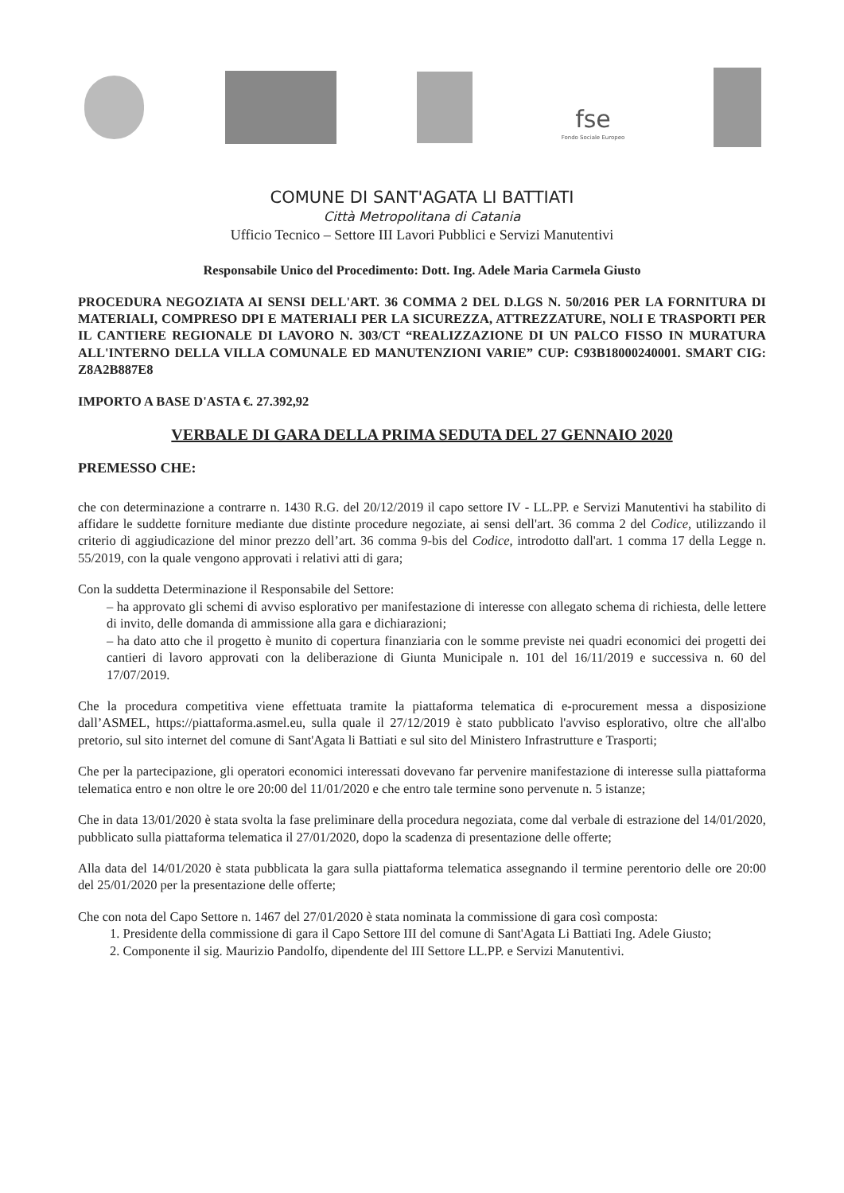fse
Fondo Sociale Europeo
COMUNE DI SANT'AGATA LI BATTIATI
Città Metropolitana di Catania
Ufficio Tecnico – Settore III Lavori Pubblici e Servizi Manutentivi
Responsabile Unico del Procedimento: Dott. Ing. Adele Maria Carmela Giusto
PROCEDURA NEGOZIATA AI SENSI DELL'ART. 36 COMMA 2 DEL D.LGS N. 50/2016 PER LA FORNITURA DI MATERIALI, COMPRESO DPI E MATERIALI PER LA SICUREZZA, ATTREZZATURE, NOLI E TRASPORTI PER IL CANTIERE REGIONALE DI LAVORO N. 303/CT “REALIZZAZIONE DI UN PALCO FISSO IN MURATURA ALL'INTERNO DELLA VILLA COMUNALE ED MANUTENZIONI VARIE” CUP: C93B18000240001. SMART CIG: Z8A2B887E8
IMPORTO A BASE D'ASTA €. 27.392,92
VERBALE DI GARA DELLA PRIMA SEDUTA DEL 27 GENNAIO 2020
PREMESSO CHE:
che con determinazione a contrarre n. 1430 R.G. del 20/12/2019 il capo settore IV - LL.PP. e Servizi Manutentivi ha stabilito di affidare le suddette forniture mediante due distinte procedure negoziate, ai sensi dell'art. 36 comma 2 del Codice, utilizzando il criterio di aggiudicazione del minor prezzo dell’art. 36 comma 9-bis del Codice, introdotto dall'art. 1 comma 17 della Legge n. 55/2019, con la quale vengono approvati i relativi atti di gara;
Con la suddetta Determinazione il Responsabile del Settore:
– ha approvato gli schemi di avviso esplorativo per manifestazione di interesse con allegato schema di richiesta, delle lettere di invito, delle domanda di ammissione alla gara e dichiarazioni;
– ha dato atto che il progetto è munito di copertura finanziaria con le somme previste nei quadri economici dei progetti dei cantieri di lavoro approvati con la deliberazione di Giunta Municipale n. 101 del 16/11/2019 e successiva n. 60 del 17/07/2019.
Che la procedura competitiva viene effettuata tramite la piattaforma telematica di e-procurement messa a disposizione dall’ASMEL, https://piattaforma.asmel.eu, sulla quale il 27/12/2019 è stato pubblicato l'avviso esplorativo, oltre che all'albo pretorio, sul sito internet del comune di Sant'Agata li Battiati e sul sito del Ministero Infrastrutture e Trasporti;
Che per la partecipazione, gli operatori economici interessati dovevano far pervenire manifestazione di interesse sulla piattaforma telematica entro e non oltre le ore 20:00 del 11/01/2020 e che entro tale termine sono pervenute n. 5 istanze;
Che in data 13/01/2020 è stata svolta la fase preliminare della procedura negoziata, come dal verbale di estrazione del 14/01/2020, pubblicato sulla piattaforma telematica il 27/01/2020, dopo la scadenza di presentazione delle offerte;
Alla data del 14/01/2020 è stata pubblicata la gara sulla piattaforma telematica assegnando il termine perentorio delle ore 20:00 del 25/01/2020 per la presentazione delle offerte;
Che con nota del Capo Settore n. 1467 del 27/01/2020 è stata nominata la commissione di gara così composta:
1. Presidente della commissione di gara il Capo Settore III del comune di Sant'Agata Li Battiati Ing. Adele Giusto;
2. Componente il sig. Maurizio Pandolfo, dipendente del III Settore LL.PP. e Servizi Manutentivi.